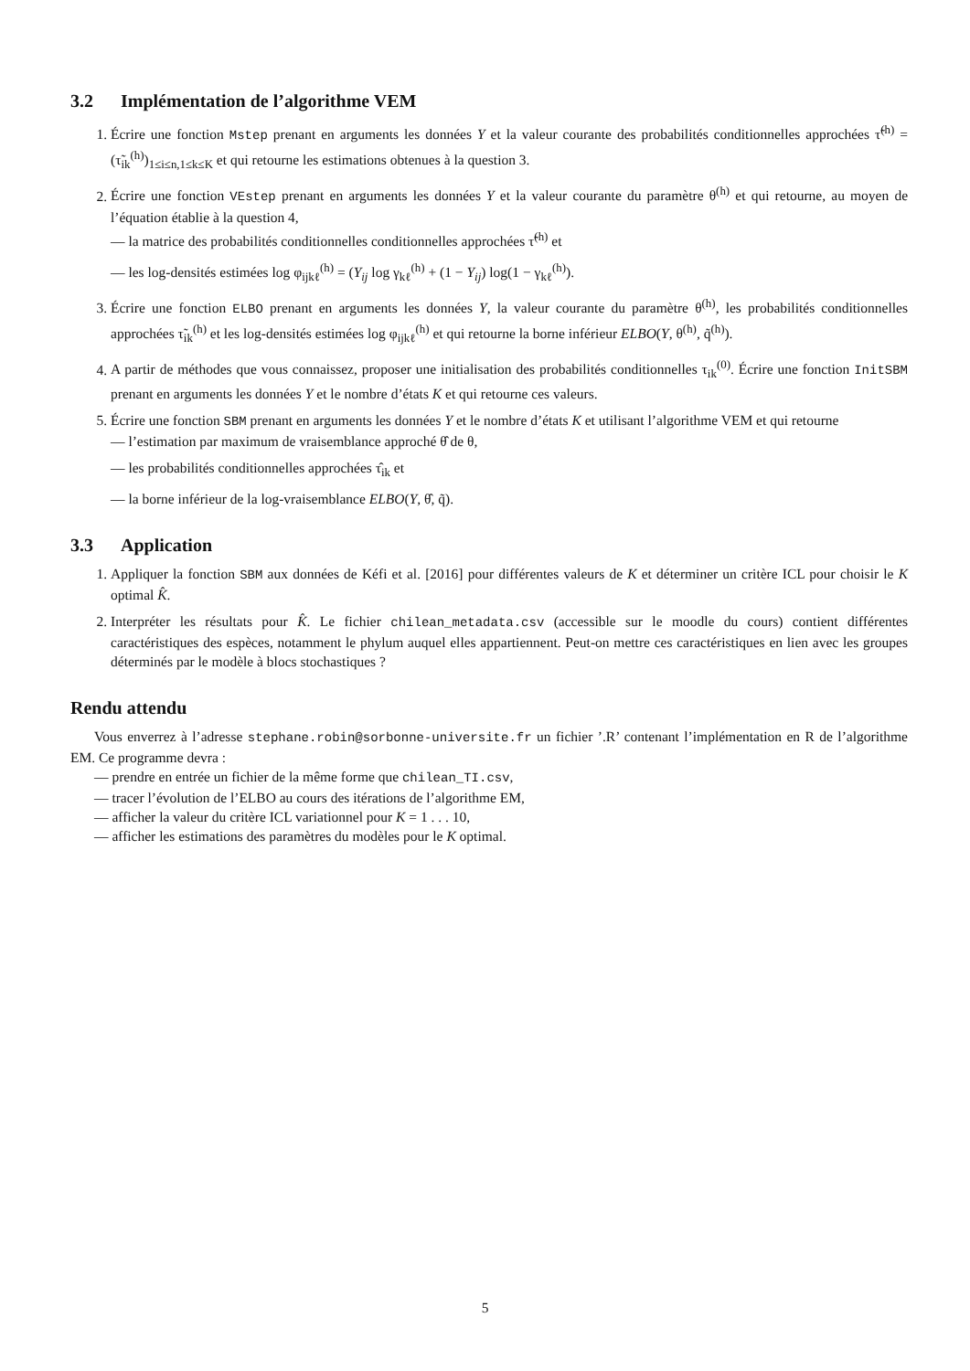3.2 Implémentation de l’algorithme VEM
1. Écrire une fonction Mstep prenant en arguments les données Y et la valeur courante des probabilités conditionnelles approchées τ̃<sup>(h)</sup> = (τ̃<sub>ik</sub><sup>(h)</sup>)<sub>1≤i≤n,1≤k≤K</sub> et qui retourne les estimations obtenues à la question 3.
2. Écrire une fonction VEstep prenant en arguments les données Y et la valeur courante du paramètre θ<sup>(h)</sup> et qui retourne, au moyen de l’équation établie à la question 4,
— la matrice des probabilités conditionnelles conditionnelles approchées τ̃<sup>(h)</sup> et
— les log-densités estimées log φ<sub>ijkℓ</sub><sup>(h)</sup> = (Y<sub>ij</sub> log γ<sub>kℓ</sub><sup>(h)</sup> + (1 − Y<sub>ij</sub>) log(1 − γ<sub>kℓ</sub><sup>(h)</sup>).
3. Écrire une fonction ELBO prenant en arguments les données Y, la valeur courante du paramètre θ<sup>(h)</sup>, les probabilités conditionnelles approchées τ̃<sub>ik</sub><sup>(h)</sup> et les log-densités estimées log φ<sub>ijkℓ</sub><sup>(h)</sup> et qui retourne la borne inférieur ELBO(Y, θ<sup>(h)</sup>, q̃<sup>(h)</sup>).
4. A partir de méthodes que vous connaissez, proposer une initialisation des probabilités conditionnelles τ<sub>ik</sub><sup>(0)</sup>. Écrire une fonction InitSBM prenant en arguments les données Y et le nombre d’états K et qui retourne ces valeurs.
5. Écrire une fonction SBM prenant en arguments les données Y et le nombre d’états K et utilisant l’algorithme VEM et qui retourne
— l’estimation par maximum de vraisemblance approché θ̂ de θ,
— les probabilités conditionnelles approchées τ̂<sub>ik</sub> et
— la borne inférieur de la log-vraisemblance ELBO(Y, θ̂, q̃).
3.3 Application
1. Appliquer la fonction SBM aux données de Kéfi et al. [2016] pour différentes valeurs de K et déterminer un critère ICL pour choisir le K optimal K̂.
2. Interpréter les résultats pour K̂. Le fichier chilean_metadata.csv (accessible sur le moodle du cours) contient différentes caractéristiques des espèces, notamment le phylum auquel elles appartiennent. Peut-on mettre ces caractéristiques en lien avec les groupes déterminés par le modèle à blocs stochastiques ?
Rendu attendu
Vous enverrez à l’adresse stephane.robin@sorbonne-universite.fr un fichier ’.R’ contenant l’implémentation en R de l’algorithme EM. Ce programme devra :
— prendre en entrée un fichier de la même forme que chilean_TI.csv,
— tracer l’évolution de l’ELBO au cours des itérations de l’algorithme EM,
— afficher la valeur du critère ICL variationnel pour K = 1 . . . 10,
— afficher les estimations des paramètres du modèles pour le K optimal.
5